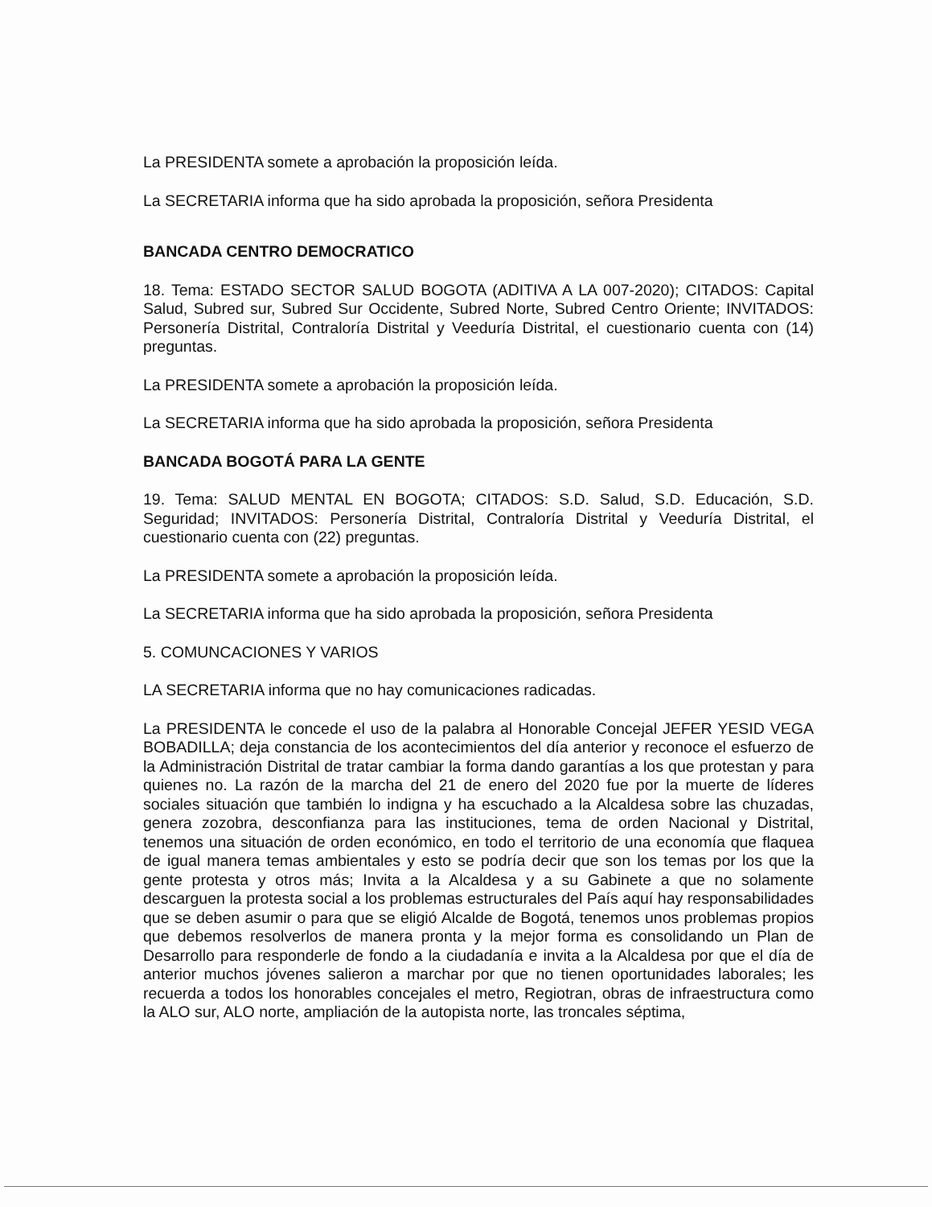La PRESIDENTA somete a aprobación la proposición leída.
La SECRETARIA informa que ha sido aprobada la proposición, señora Presidenta
BANCADA CENTRO DEMOCRATICO
18. Tema: ESTADO SECTOR SALUD BOGOTA (ADITIVA A LA 007-2020); CITADOS: Capital Salud, Subred sur, Subred Sur Occidente, Subred Norte, Subred Centro Oriente; INVITADOS: Personería Distrital, Contraloría Distrital y Veeduría Distrital, el cuestionario cuenta con (14) preguntas.
La PRESIDENTA somete a aprobación la proposición leída.
La SECRETARIA informa que ha sido aprobada la proposición, señora Presidenta
BANCADA BOGOTÁ PARA LA GENTE
19. Tema: SALUD MENTAL EN BOGOTA; CITADOS: S.D. Salud, S.D. Educación, S.D. Seguridad; INVITADOS: Personería Distrital, Contraloría Distrital y Veeduría Distrital, el cuestionario cuenta con (22) preguntas.
La PRESIDENTA somete a aprobación la proposición leída.
La SECRETARIA informa que ha sido aprobada la proposición, señora Presidenta
5. COMUNCACIONES Y VARIOS
LA SECRETARIA informa que no hay comunicaciones radicadas.
La PRESIDENTA le concede el uso de la palabra al Honorable Concejal JEFER YESID VEGA BOBADILLA; deja constancia de los acontecimientos del día anterior y reconoce el esfuerzo de la Administración Distrital de tratar cambiar la forma dando garantías a los que protestan y para quienes no. La razón de la marcha del 21 de enero del 2020 fue por la muerte de líderes sociales situación que también lo indigna y ha escuchado a la Alcaldesa sobre las chuzadas, genera zozobra, desconfianza para las instituciones, tema de orden Nacional y Distrital, tenemos una situación de orden económico, en todo el territorio de una economía que flaquea de igual manera temas ambientales y esto se podría decir que son los temas por los que la gente protesta y otros más; Invita a la Alcaldesa y a su Gabinete a que no solamente descarguen la protesta social a los problemas estructurales del País aquí hay responsabilidades que se deben asumir o para que se eligió Alcalde de Bogotá, tenemos unos problemas propios que debemos resolverlos de manera pronta y la mejor forma es consolidando un Plan de Desarrollo para responderle de fondo a la ciudadanía e invita a la Alcaldesa por que el día de anterior muchos jóvenes salieron a marchar por que no tienen oportunidades laborales; les recuerda a todos los honorables concejales el metro, Regiotran, obras de infraestructura como la ALO sur, ALO norte, ampliación de la autopista norte, las troncales séptima,